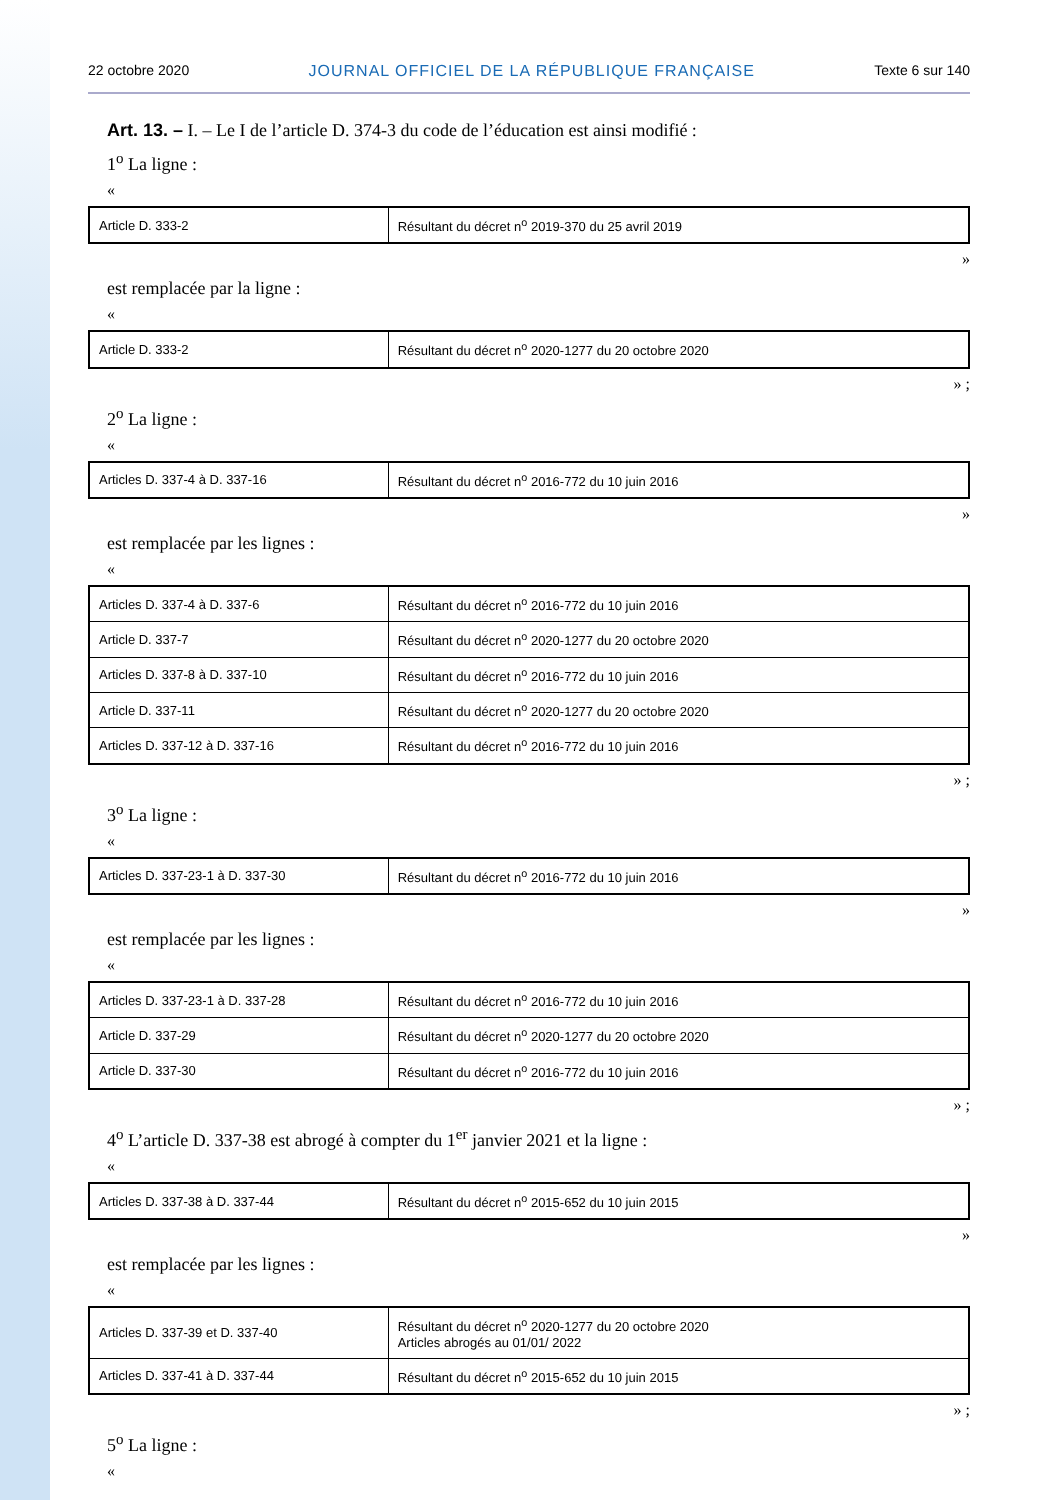22 octobre 2020 JOURNAL OFFICIEL DE LA RÉPUBLIQUE FRANÇAISE Texte 6 sur 140
Art. 13. – I. – Le I de l’article D. 374-3 du code de l’éducation est ainsi modifié :
1<sup>o</sup> La ligne :
«
| Article D. 333-2 | Résultant du décret n<sup>o</sup> 2019-370 du 25 avril 2019 |
»
est remplacée par la ligne :
«
| Article D. 333-2 | Résultant du décret n<sup>o</sup> 2020-1277 du 20 octobre 2020 |
» ;
2<sup>o</sup> La ligne :
«
| Articles D. 337-4 à D. 337-16 | Résultant du décret n<sup>o</sup> 2016-772 du 10 juin 2016 |
»
est remplacée par les lignes :
«
| Articles D. 337-4 à D. 337-6 | Résultant du décret n<sup>o</sup> 2016-772 du 10 juin 2016 |
| Article D. 337-7 | Résultant du décret n<sup>o</sup> 2020-1277 du 20 octobre 2020 |
| Articles D. 337-8 à D. 337-10 | Résultant du décret n<sup>o</sup> 2016-772 du 10 juin 2016 |
| Article D. 337-11 | Résultant du décret n<sup>o</sup> 2020-1277 du 20 octobre 2020 |
| Articles D. 337-12 à D. 337-16 | Résultant du décret n<sup>o</sup> 2016-772 du 10 juin 2016 |
» ;
3<sup>o</sup> La ligne :
«
| Articles D. 337-23-1 à D. 337-30 | Résultant du décret n<sup>o</sup> 2016-772 du 10 juin 2016 |
»
est remplacée par les lignes :
«
| Articles D. 337-23-1 à D. 337-28 | Résultant du décret n<sup>o</sup> 2016-772 du 10 juin 2016 |
| Article D. 337-29 | Résultant du décret n<sup>o</sup> 2020-1277 du 20 octobre 2020 |
| Article D. 337-30 | Résultant du décret n<sup>o</sup> 2016-772 du 10 juin 2016 |
» ;
4<sup>o</sup> L’article D. 337-38 est abrogé à compter du 1<sup>er</sup> janvier 2021 et la ligne :
«
| Articles D. 337-38 à D. 337-44 | Résultant du décret n<sup>o</sup> 2015-652 du 10 juin 2015 |
»
est remplacée par les lignes :
«
| Articles D. 337-39 et D. 337-40 | Résultant du décret n<sup>o</sup> 2020-1277 du 20 octobre 2020 Articles abrogés au 01/01/ 2022 |
| Articles D. 337-41 à D. 337-44 | Résultant du décret n<sup>o</sup> 2015-652 du 10 juin 2015 |
» ;
5<sup>o</sup> La ligne :
«